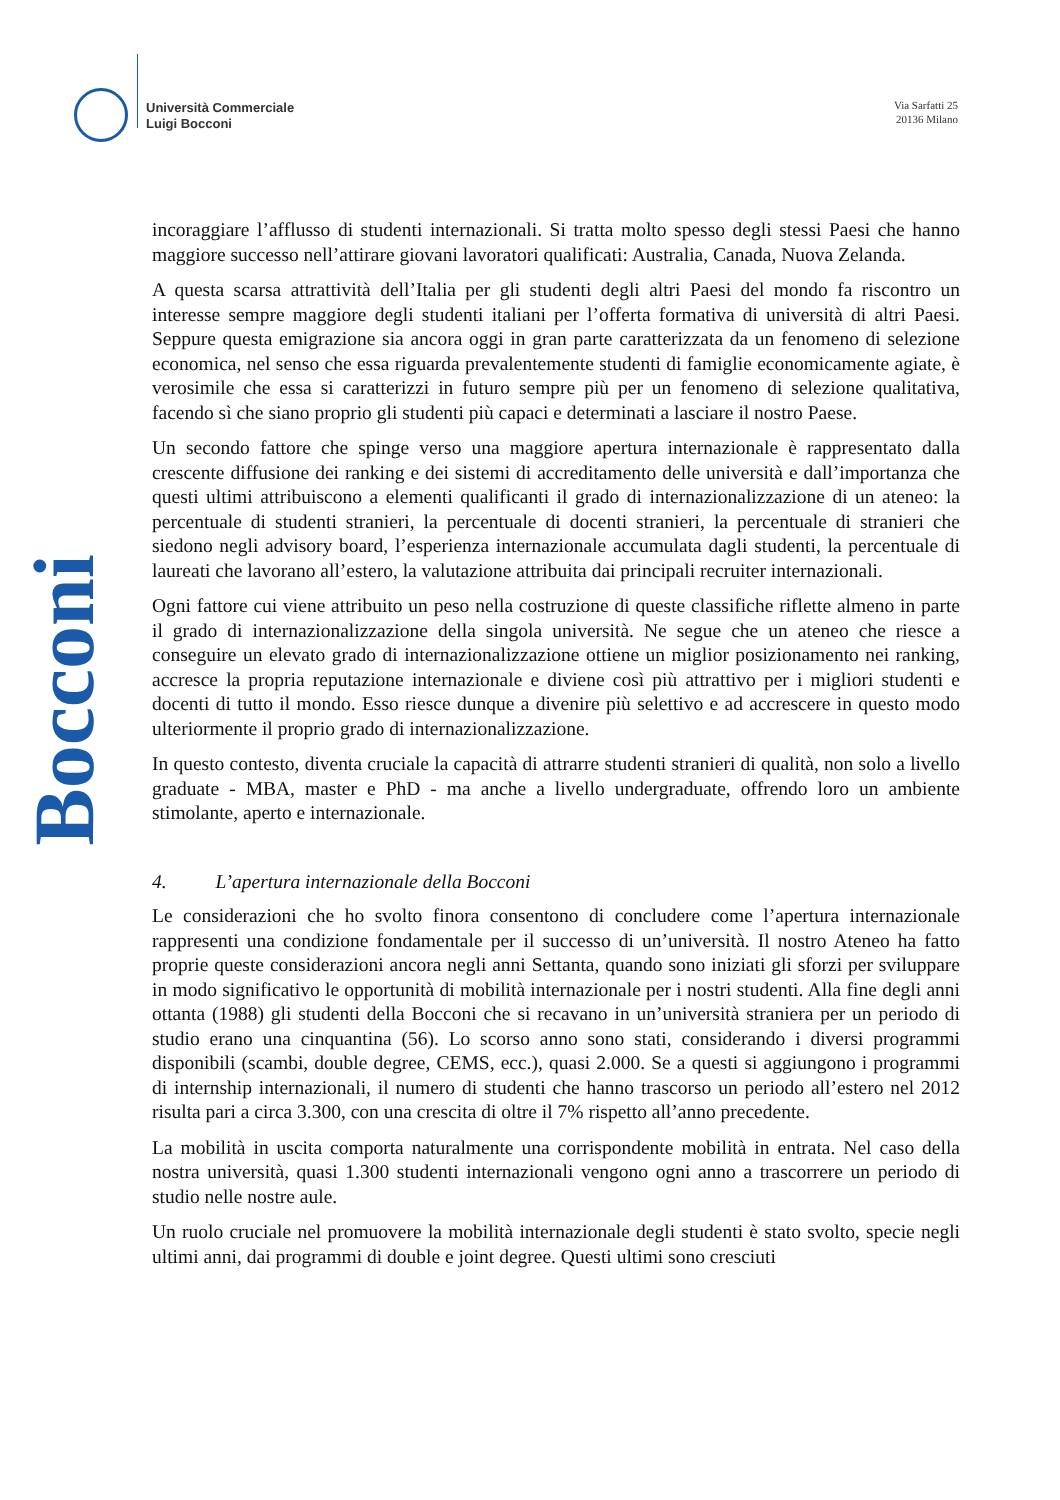Università Commerciale
Luigi Bocconi
Via Sarfatti 25
20136 Milano
Bocconi
incoraggiare l’afflusso di studenti internazionali. Si tratta molto spesso degli stessi Paesi che hanno maggiore successo nell’attirare giovani lavoratori qualificati: Australia, Canada, Nuova Zelanda.
A questa scarsa attrattività dell’Italia per gli studenti degli altri Paesi del mondo fa riscontro un interesse sempre maggiore degli studenti italiani per l’offerta formativa di università di altri Paesi. Seppure questa emigrazione sia ancora oggi in gran parte caratterizzata da un fenomeno di selezione economica, nel senso che essa riguarda prevalentemente studenti di famiglie economicamente agiate, è verosimile che essa si caratterizzi in futuro sempre più per un fenomeno di selezione qualitativa, facendo sì che siano proprio gli studenti più capaci e determinati a lasciare il nostro Paese.
Un secondo fattore che spinge verso una maggiore apertura internazionale è rappresentato dalla crescente diffusione dei ranking e dei sistemi di accreditamento delle università e dall’importanza che questi ultimi attribuiscono a elementi qualificanti il grado di internazionalizzazione di un ateneo: la percentuale di studenti stranieri, la percentuale di docenti stranieri, la percentuale di stranieri che siedono negli advisory board, l’esperienza internazionale accumulata dagli studenti, la percentuale di laureati che lavorano all’estero, la valutazione attribuita dai principali recruiter internazionali.
Ogni fattore cui viene attribuito un peso nella costruzione di queste classifiche riflette almeno in parte il grado di internazionalizzazione della singola università. Ne segue che un ateneo che riesce a conseguire un elevato grado di internazionalizzazione ottiene un miglior posizionamento nei ranking, accresce la propria reputazione internazionale e diviene così più attrattivo per i migliori studenti e docenti di tutto il mondo. Esso riesce dunque a divenire più selettivo e ad accrescere in questo modo ulteriormente il proprio grado di internazionalizzazione.
In questo contesto, diventa cruciale la capacità di attrarre studenti stranieri di qualità, non solo a livello graduate - MBA, master e PhD - ma anche a livello undergraduate, offrendo loro un ambiente stimolante, aperto e internazionale.
4. L’apertura internazionale della Bocconi
Le considerazioni che ho svolto finora consentono di concludere come l’apertura internazionale rappresenti una condizione fondamentale per il successo di un’università. Il nostro Ateneo ha fatto proprie queste considerazioni ancora negli anni Settanta, quando sono iniziati gli sforzi per sviluppare in modo significativo le opportunità di mobilità internazionale per i nostri studenti. Alla fine degli anni ottanta (1988) gli studenti della Bocconi che si recavano in un’università straniera per un periodo di studio erano una cinquantina (56). Lo scorso anno sono stati, considerando i diversi programmi disponibili (scambi, double degree, CEMS, ecc.), quasi 2.000. Se a questi si aggiungono i programmi di internship internazionali, il numero di studenti che hanno trascorso un periodo all’estero nel 2012 risulta pari a circa 3.300, con una crescita di oltre il 7% rispetto all’anno precedente.
La mobilità in uscita comporta naturalmente una corrispondente mobilità in entrata. Nel caso della nostra università, quasi 1.300 studenti internazionali vengono ogni anno a trascorrere un periodo di studio nelle nostre aule.
Un ruolo cruciale nel promuovere la mobilità internazionale degli studenti è stato svolto, specie negli ultimi anni, dai programmi di double e joint degree. Questi ultimi sono cresciuti